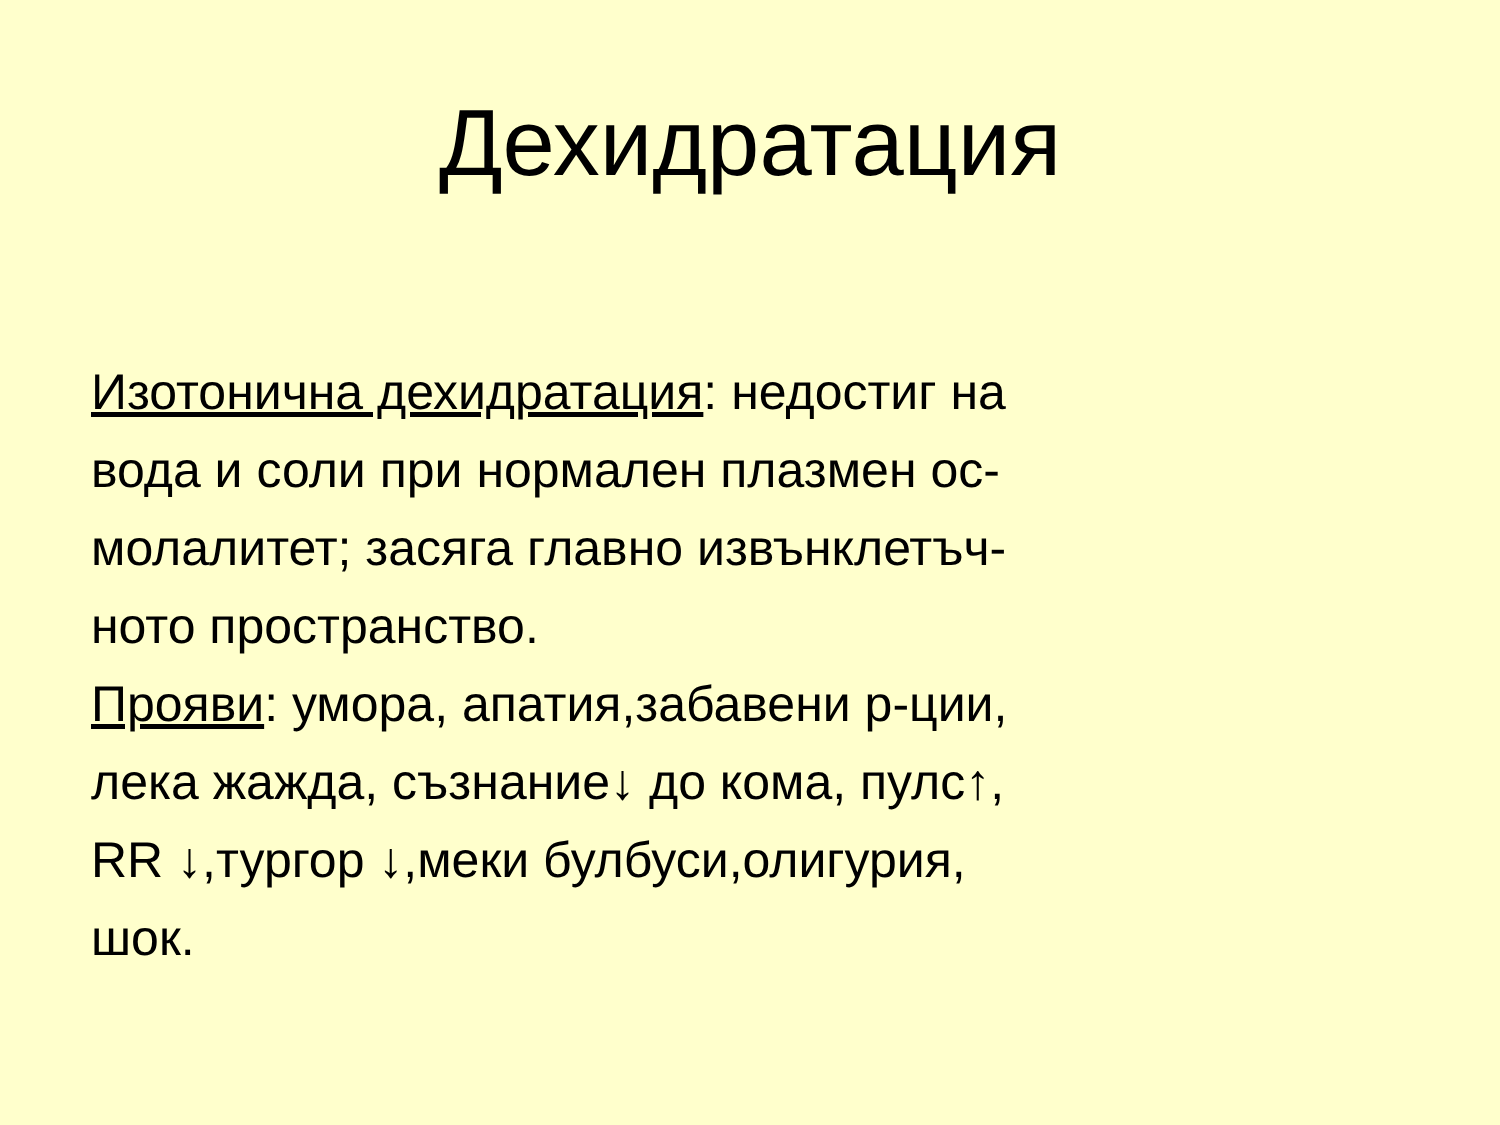Дехидратация
Изотонична дехидратация: недостиг на
вода и соли при нормален плазмен ос-
молалитет; засяга главно извънклетъч-
ното пространство.
Прояви: умора, апатия,забавени р-ции,
лека жажда, съзнание↓ до кома, пулс↑,
RR ↓,тургор ↓,меки булбуси,олигурия,
шок.